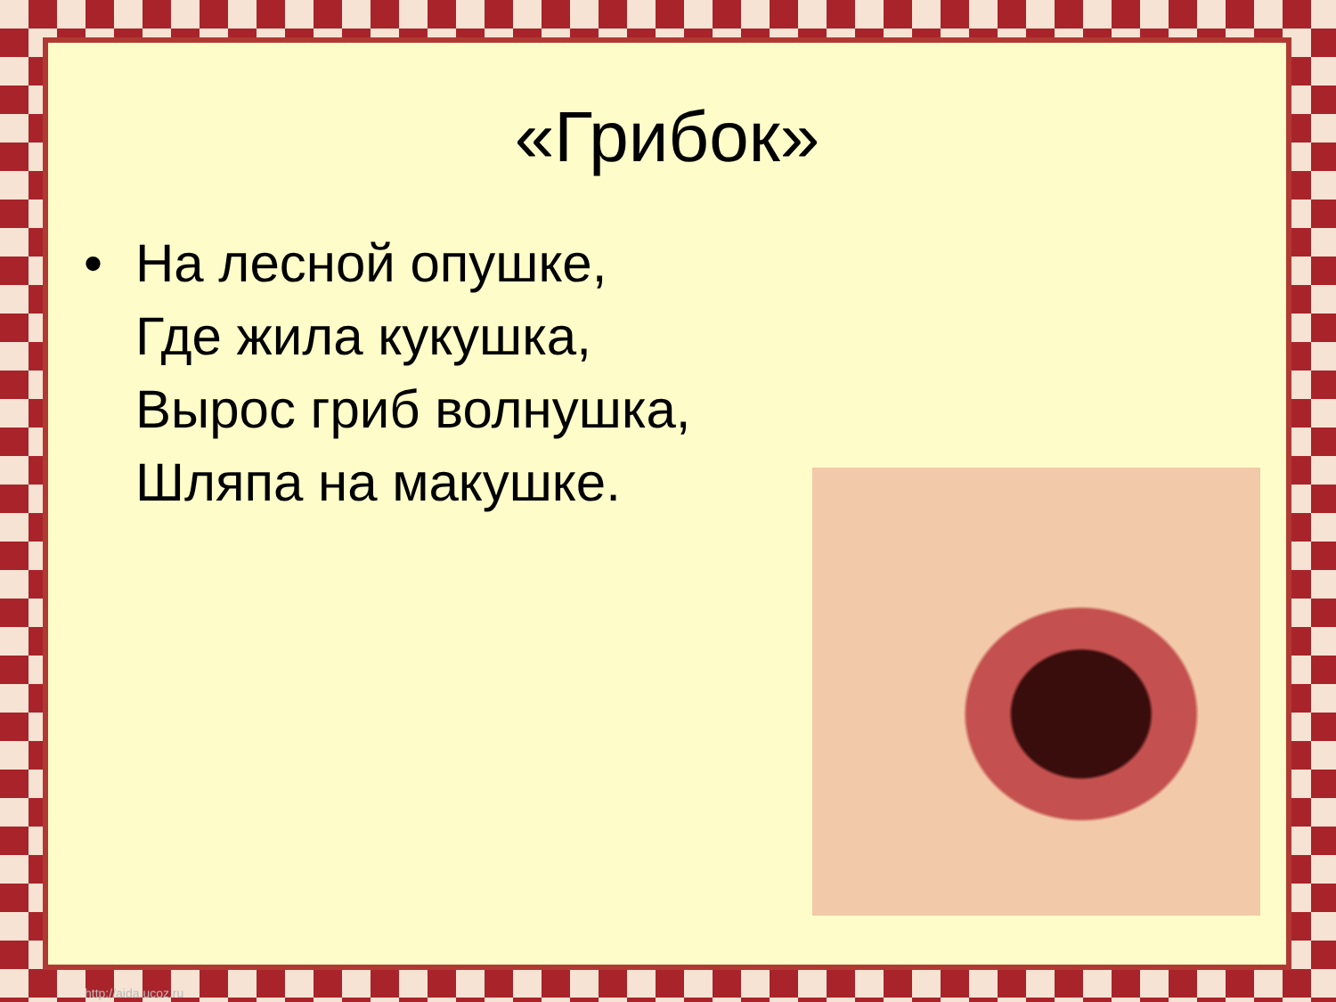«Грибок»
• На лесной опушке,
Где жила кукушка,
Вырос гриб волнушка,
Шляпа на макушке.
http://aida.ucoz.ru